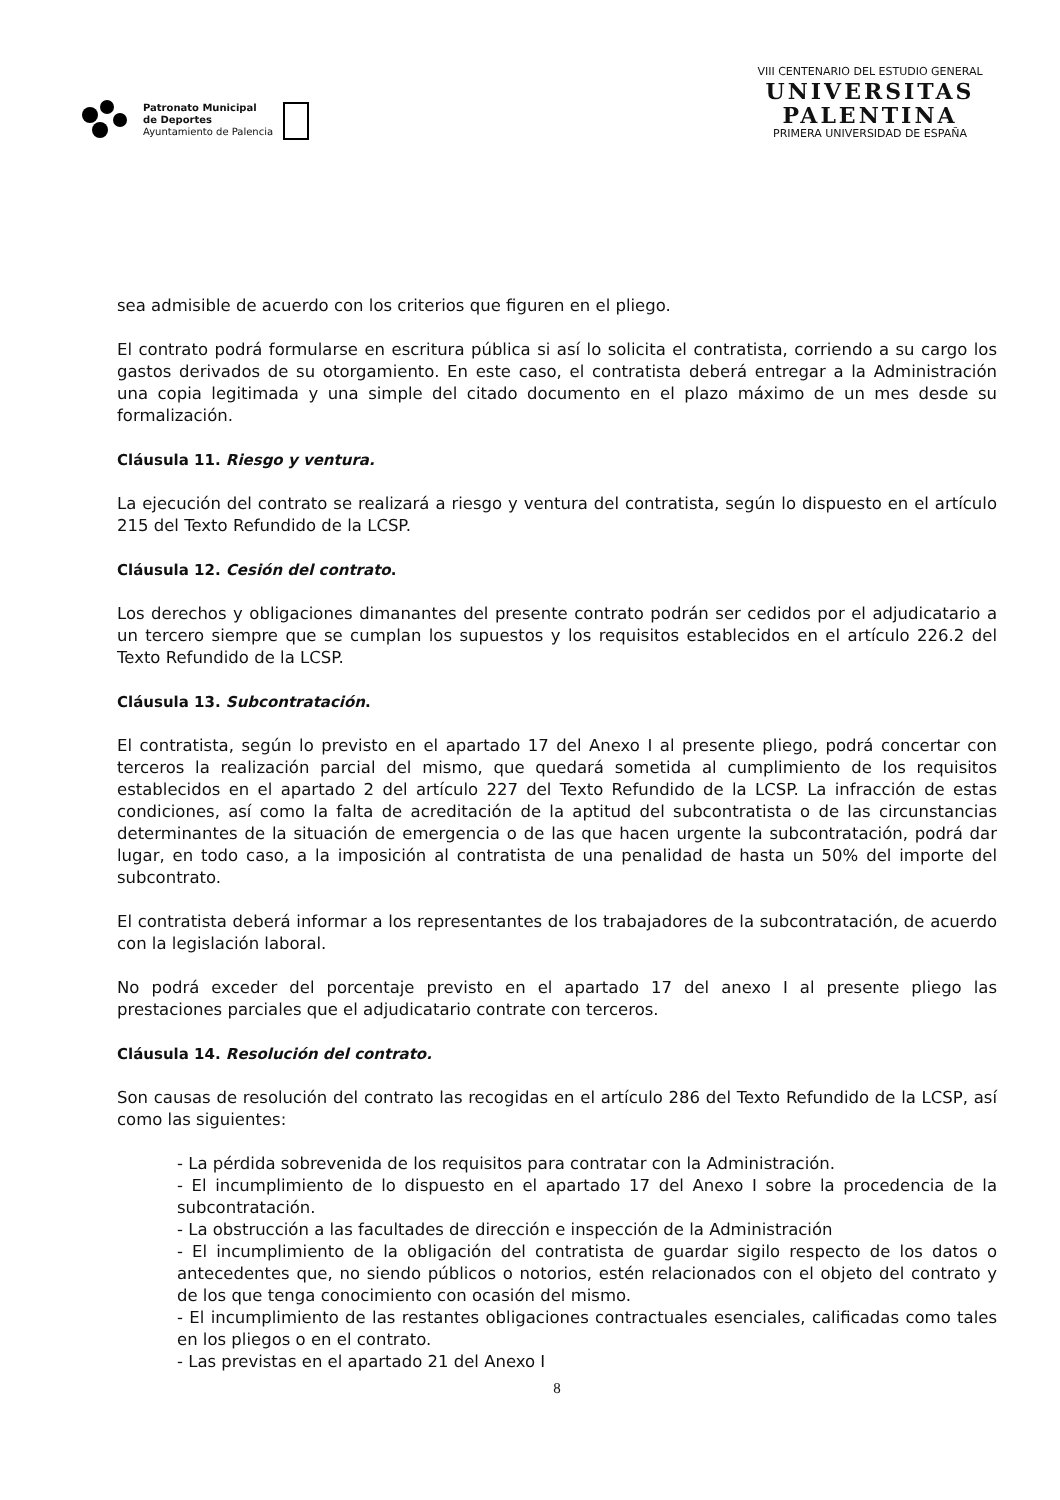Patronato Municipal
de Deportes
Ayuntamiento de Palencia
VIII CENTENARIO DEL ESTUDIO GENERAL
UNIVERSITAS
PALENTINA
PRIMERA UNIVERSIDAD DE ESPAÑA
sea admisible de acuerdo con los criterios que figuren en el pliego.
El contrato podrá formularse en escritura pública si así lo solicita el contratista, corriendo a su cargo los gastos derivados de su otorgamiento. En este caso, el contratista deberá entregar a la Administración una copia legitimada y una simple del citado documento en el plazo máximo de un mes desde su formalización.
Cláusula 11. Riesgo y ventura.
La ejecución del contrato se realizará a riesgo y ventura del contratista, según lo dispuesto en el artículo 215 del Texto Refundido de la LCSP.
Cláusula 12. Cesión del contrato.
Los derechos y obligaciones dimanantes del presente contrato podrán ser cedidos por el adjudicatario a un tercero siempre que se cumplan los supuestos y los requisitos establecidos en el artículo 226.2 del Texto Refundido de la LCSP.
Cláusula 13. Subcontratación.
El contratista, según lo previsto en el apartado 17 del Anexo I al presente pliego, podrá concertar con terceros la realización parcial del mismo, que quedará sometida al cumplimiento de los requisitos establecidos en el apartado 2 del artículo 227 del Texto Refundido de la LCSP. La infracción de estas condiciones, así como la falta de acreditación de la aptitud del subcontratista o de las circunstancias determinantes de la situación de emergencia o de las que hacen urgente la subcontratación, podrá dar lugar, en todo caso, a la imposición al contratista de una penalidad de hasta un 50% del importe del subcontrato.
El contratista deberá informar a los representantes de los trabajadores de la subcontratación, de acuerdo con la legislación laboral.
No podrá exceder del porcentaje previsto en el apartado 17 del anexo I al presente pliego las prestaciones parciales que el adjudicatario contrate con terceros.
Cláusula 14. Resolución del contrato.
Son causas de resolución del contrato las recogidas en el artículo 286 del Texto Refundido de la LCSP, así como las siguientes:
- La pérdida sobrevenida de los requisitos para contratar con la Administración.
- El incumplimiento de lo dispuesto en el apartado 17 del Anexo I sobre la procedencia de la subcontratación.
- La obstrucción a las facultades de dirección e inspección de la Administración
- El incumplimiento de la obligación del contratista de guardar sigilo respecto de los datos o antecedentes que, no siendo públicos o notorios, estén relacionados con el objeto del contrato y de los que tenga conocimiento con ocasión del mismo.
- El incumplimiento de las restantes obligaciones contractuales esenciales, calificadas como tales en los pliegos o en el contrato.
- Las previstas en el apartado 21 del Anexo I
8